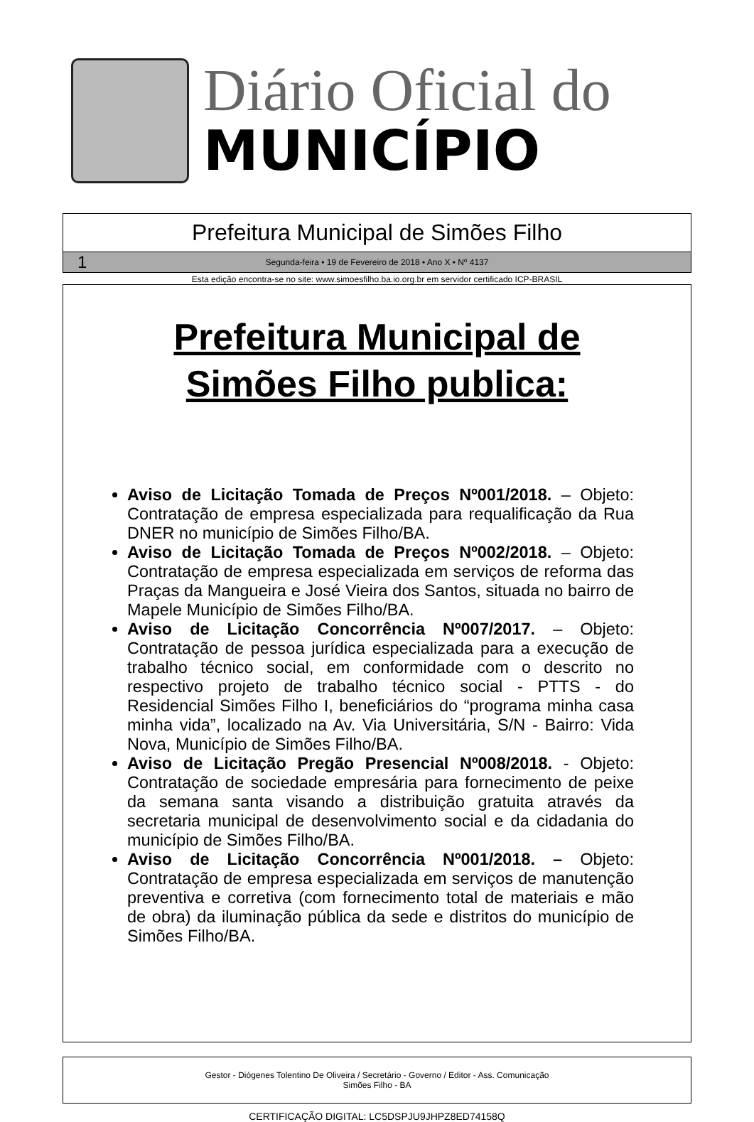Diário Oficial do
MUNICÍPIO
Prefeitura Municipal de Simões Filho
1 Segunda-feira • 19 de Fevereiro de 2018 • Ano X • Nº 4137
Esta edição encontra-se no site: www.simoesfilho.ba.io.org.br em servidor certificado ICP-BRASIL
Prefeitura Municipal de
Simões Filho publica:
Aviso de Licitação Tomada de Preços Nº001/2018. – Objeto: Contratação de empresa especializada para requalificação da Rua DNER no município de Simões Filho/BA.
Aviso de Licitação Tomada de Preços Nº002/2018. – Objeto: Contratação de empresa especializada em serviços de reforma das Praças da Mangueira e José Vieira dos Santos, situada no bairro de Mapele Município de Simões Filho/BA.
Aviso de Licitação Concorrência Nº007/2017. – Objeto: Contratação de pessoa jurídica especializada para a execução de trabalho técnico social, em conformidade com o descrito no respectivo projeto de trabalho técnico social - PTTS - do Residencial Simões Filho I, beneficiários do “programa minha casa minha vida”, localizado na Av. Via Universitária, S/N - Bairro: Vida Nova, Município de Simões Filho/BA.
Aviso de Licitação Pregão Presencial Nº008/2018. - Objeto: Contratação de sociedade empresária para fornecimento de peixe da semana santa visando a distribuição gratuita através da secretaria municipal de desenvolvimento social e da cidadania do município de Simões Filho/BA.
Aviso de Licitação Concorrência Nº001/2018. – Objeto: Contratação de empresa especializada em serviços de manutenção preventiva e corretiva (com fornecimento total de materiais e mão de obra) da iluminação pública da sede e distritos do município de Simões Filho/BA.
Gestor - Diógenes Tolentino De Oliveira / Secretário - Governo / Editor - Ass. Comunicação
Simões Filho - BA
CERTIFICAÇÃO DIGITAL: LC5DSPJU9JHPZ8ED74158Q